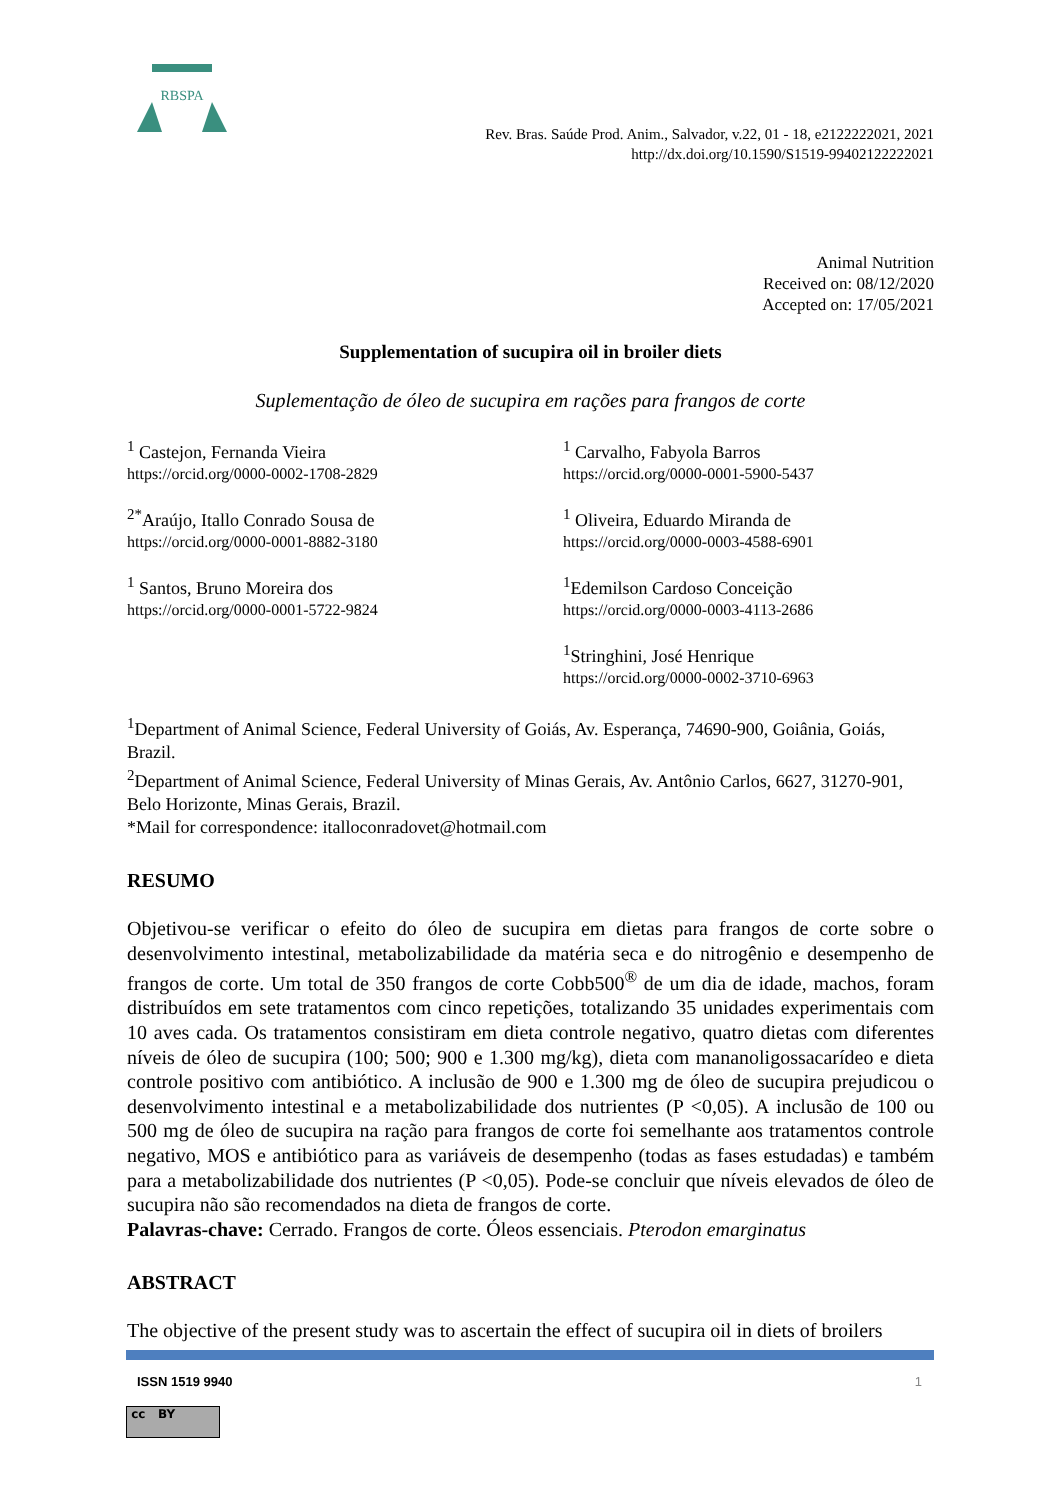RBSPA
Rev. Bras. Saúde Prod. Anim., Salvador, v.22, 01 - 18, e2122222021, 2021
http://dx.doi.org/10.1590/S1519-99402122222021
Animal Nutrition
Received on: 08/12/2020
Accepted on: 17/05/2021
Supplementation of sucupira oil in broiler diets
Suplementação de óleo de sucupira em rações para frangos de corte
<sup>1</sup> Castejon, Fernanda Vieira
https://orcid.org/0000-0002-1708-2829
<sup>1</sup> Carvalho, Fabyola Barros
https://orcid.org/0000-0001-5900-5437
<sup>2*</sup>Araújo, Itallo Conrado Sousa de
https://orcid.org/0000-0001-8882-3180
<sup>1</sup> Oliveira, Eduardo Miranda de
https://orcid.org/0000-0003-4588-6901
<sup>1</sup> Santos, Bruno Moreira dos
https://orcid.org/0000-0001-5722-9824
<sup>1</sup> Edemilson Cardoso Conceição
https://orcid.org/0000-0003-4113-2686
<sup>1</sup> Stringhini, José Henrique
https://orcid.org/0000-0002-3710-6963
<sup>1</sup> Department of Animal Science, Federal University of Goiás, Av. Esperança, 74690-900, Goiânia, Goiás, Brazil.
<sup>2</sup> Department of Animal Science, Federal University of Minas Gerais, Av. Antônio Carlos, 6627, 31270-901, Belo Horizonte, Minas Gerais, Brazil.
*Mail for correspondence: italloconradovet@hotmail.com
RESUMO
Objetivou-se verificar o efeito do óleo de sucupira em dietas para frangos de corte sobre o desenvolvimento intestinal, metabolizabilidade da matéria seca e do nitrogênio e desempenho de frangos de corte. Um total de 350 frangos de corte Cobb500<sup>®</sup> de um dia de idade, machos, foram distribuídos em sete tratamentos com cinco repetições, totalizando 35 unidades experimentais com 10 aves cada. Os tratamentos consistiram em dieta controle negativo, quatro dietas com diferentes níveis de óleo de sucupira (100; 500; 900 e 1.300 mg/kg), dieta com mananoligossacarídeo e dieta controle positivo com antibiótico. A inclusão de 900 e 1.300 mg de óleo de sucupira prejudicou o desenvolvimento intestinal e a metabolizabilidade dos nutrientes (P <0,05). A inclusão de 100 ou 500 mg de óleo de sucupira na ração para frangos de corte foi semelhante aos tratamentos controle negativo, MOS e antibiótico para as variáveis de desempenho (todas as fases estudadas) e também para a metabolizabilidade dos nutrientes (P <0,05). Pode-se concluir que níveis elevados de óleo de sucupira não são recomendados na dieta de frangos de corte.
Palavras-chave: Cerrado. Frangos de corte. Óleos essenciais. Pterodon emarginatus
ABSTRACT
The objective of the present study was to ascertain the effect of sucupira oil in diets of broilers
ISSN 1519 9940 1
cc BY